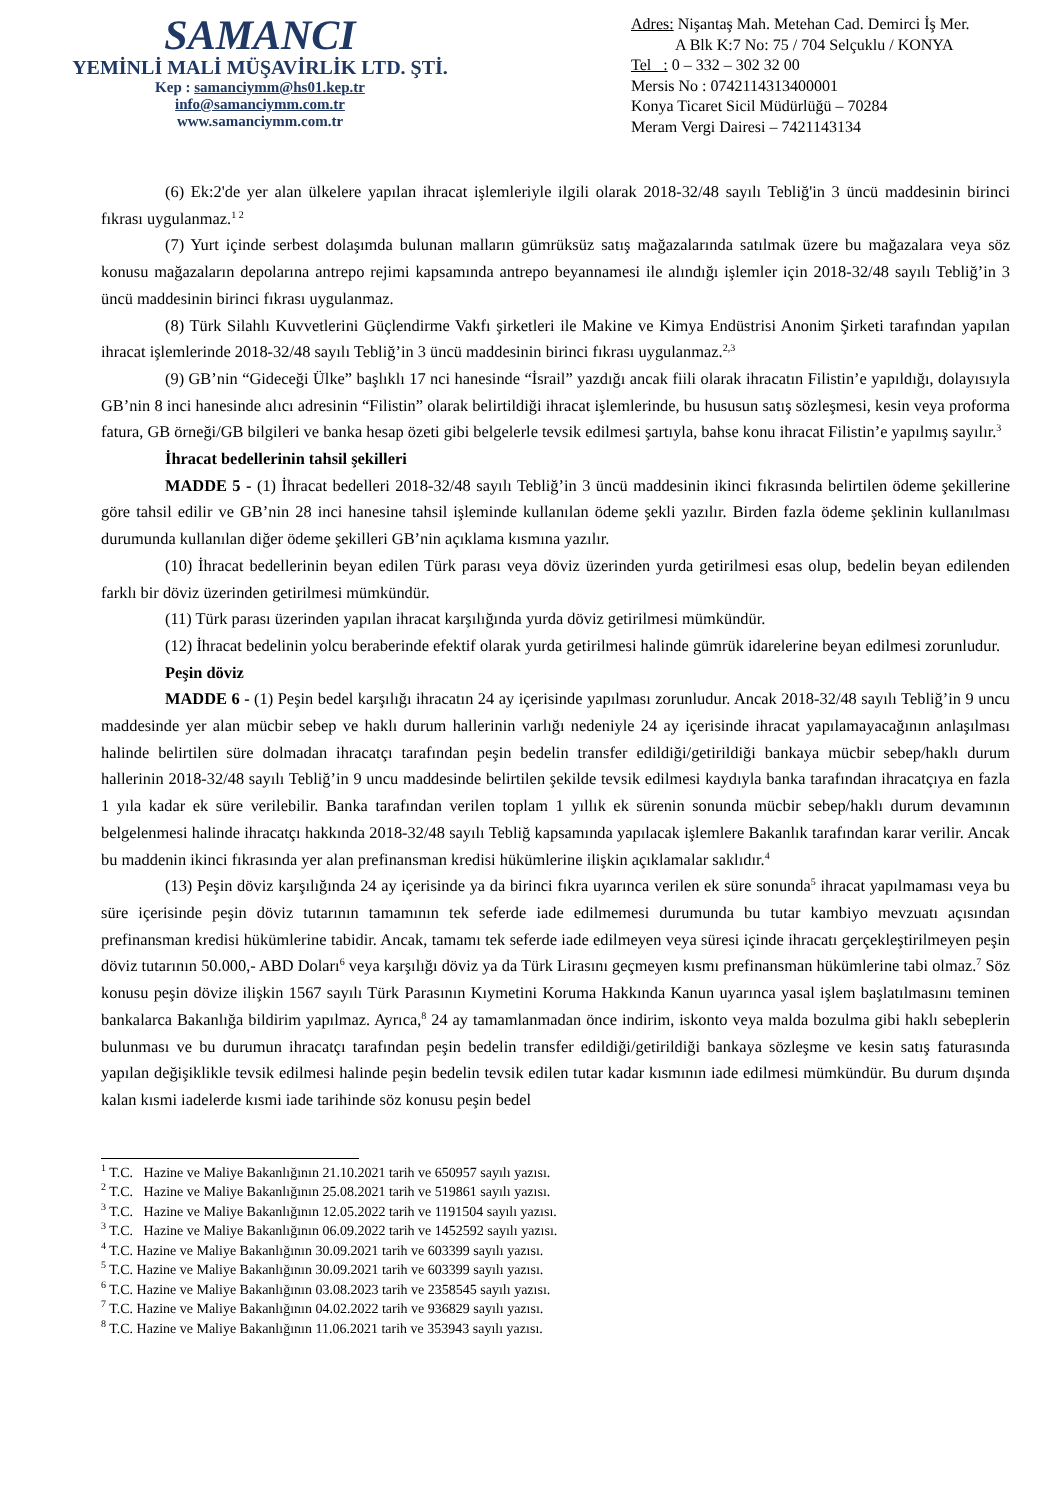SAMANCI
YEMİNLİ MALİ MÜŞAVİRLİK LTD. ŞTİ.
Kep : samanciymm@hs01.kep.tr
info@samanciymm.com.tr
www.samanciymm.com.tr
Adres: Nişantaş Mah. Metehan Cad. Demirci İş Mer.
A Blk K:7 No: 75 / 704 Selçuklu / KONYA
Tel : 0 – 332 – 302 32 00
Mersis No : 0742114313400001
Konya Ticaret Sicil Müdürlüğü – 70284
Meram Vergi Dairesi – 7421143134
(6) Ek:2'de yer alan ülkelere yapılan ihracat işlemleriyle ilgili olarak 2018-32/48 sayılı Tebliğ'in 3 üncü maddesinin birinci fıkrası uygulanmaz.<sup>1 2</sup>
(7) Yurt içinde serbest dolaşımda bulunan malların gümrüksüz satış mağazalarında satılmak üzere bu mağazalara veya söz konusu mağazaların depolarına antrepo rejimi kapsamında antrepo beyannamesi ile alındığı işlemler için 2018-32/48 sayılı Tebliğ’in 3 üncü maddesinin birinci fıkrası uygulanmaz.
(8) Türk Silahlı Kuvvetlerini Güçlendirme Vakfı şirketleri ile Makine ve Kimya Endüstrisi Anonim Şirketi tarafından yapılan ihracat işlemlerinde 2018-32/48 sayılı Tebliğ’in 3 üncü maddesinin birinci fıkrası uygulanmaz.<sup>2,3</sup>
(9) GB’nin “Gideceği Ülke” başlıklı 17 nci hanesinde “İsrail” yazdığı ancak fiili olarak ihracatın Filistin’e yapıldığı, dolayısıyla GB’nin 8 inci hanesinde alıcı adresinin “Filistin” olarak belirtildiği ihracat işlemlerinde, bu hususun satış sözleşmesi, kesin veya proforma fatura, GB örneği/GB bilgileri ve banka hesap özeti gibi belgelerle tevsik edilmesi şartıyla, bahse konu ihracat Filistin’e yapılmış sayılır.<sup>3</sup>
İhracat bedellerinin tahsil şekilleri
MADDE 5 - (1) İhracat bedelleri 2018-32/48 sayılı Tebliğ’in 3 üncü maddesinin ikinci fıkrasında belirtilen ödeme şekillerine göre tahsil edilir ve GB’nin 28 inci hanesine tahsil işleminde kullanılan ödeme şekli yazılır. Birden fazla ödeme şeklinin kullanılması durumunda kullanılan diğer ödeme şekilleri GB’nin açıklama kısmına yazılır.
(10) İhracat bedellerinin beyan edilen Türk parası veya döviz üzerinden yurda getirilmesi esas olup, bedelin beyan edilenden farklı bir döviz üzerinden getirilmesi mümkündür.
(11) Türk parası üzerinden yapılan ihracat karşılığında yurda döviz getirilmesi mümkündür.
(12) İhracat bedelinin yolcu beraberinde efektif olarak yurda getirilmesi halinde gümrük idarelerine beyan edilmesi zorunludur.
Peşin döviz
MADDE 6 - (1) Peşin bedel karşılığı ihracatın 24 ay içerisinde yapılması zorunludur. Ancak 2018-32/48 sayılı Tebliğ’in 9 uncu maddesinde yer alan mücbir sebep ve haklı durum hallerinin varlığı nedeniyle 24 ay içerisinde ihracat yapılamayacağının anlaşılması halinde belirtilen süre dolmadan ihracatçı tarafından peşin bedelin transfer edildiği/getirildiği bankaya mücbir sebep/haklı durum hallerinin 2018-32/48 sayılı Tebliğ’in 9 uncu maddesinde belirtilen şekilde tevsik edilmesi kaydıyla banka tarafından ihracatçıya en fazla 1 yıla kadar ek süre verilebilir. Banka tarafından verilen toplam 1 yıllık ek sürenin sonunda mücbir sebep/haklı durum devamının belgelenmesi halinde ihracatçı hakkında 2018-32/48 sayılı Tebliğ kapsamında yapılacak işlemlere Bakanlık tarafından karar verilir. Ancak bu maddenin ikinci fıkrasında yer alan prefinansman kredisi hükümlerine ilişkin açıklamalar saklıdır.<sup>4</sup>
(13) Peşin döviz karşılığında 24 ay içerisinde ya da birinci fıkra uyarınca verilen ek süre sonunda<sup>5</sup> ihracat yapılmaması veya bu süre içerisinde peşin döviz tutarının tamamının tek seferde iade edilmemesi durumunda bu tutar kambiyo mevzuatı açısından prefinansman kredisi hükümlerine tabidir. Ancak, tamamı tek seferde iade edilmeyen veya süresi içinde ihracatı gerçekleştirilmeyen peşin döviz tutarının 50.000,- ABD Doları<sup>6</sup> veya karşılığı döviz ya da Türk Lirasını geçmeyen kısmı prefinansman hükümlerine tabi olmaz.<sup>7</sup> Söz konusu peşin dövize ilişkin 1567 sayılı Türk Parasının Kıymetini Koruma Hakkında Kanun uyarınca yasal işlem başlatılmasını teminen bankalarca Bakanlığa bildirim yapılmaz. Ayrıca,<sup>8</sup> 24 ay tamamlanmadan önce indirim, iskonto veya malda bozulma gibi haklı sebeplerin bulunması ve bu durumun ihracatçı tarafından peşin bedelin transfer edildiği/getirildiği bankaya sözleşme ve kesin satış faturasında yapılan değişiklikle tevsik edilmesi halinde peşin bedelin tevsik edilen tutar kadar kısmının iade edilmesi mümkündür. Bu durum dışında kalan kısmi iadelerde kısmi iade tarihinde söz konusu peşin bedel
<sup>1</sup> T.C. Hazine ve Maliye Bakanlığının 21.10.2021 tarih ve 650957 sayılı yazısı.
<sup>2</sup> T.C. Hazine ve Maliye Bakanlığının 25.08.2021 tarih ve 519861 sayılı yazısı.
<sup>3</sup> T.C. Hazine ve Maliye Bakanlığının 12.05.2022 tarih ve 1191504 sayılı yazısı.
<sup>3</sup> T.C. Hazine ve Maliye Bakanlığının 06.09.2022 tarih ve 1452592 sayılı yazısı.
<sup>4</sup> T.C. Hazine ve Maliye Bakanlığının 30.09.2021 tarih ve 603399 sayılı yazısı.
<sup>5</sup> T.C. Hazine ve Maliye Bakanlığının 30.09.2021 tarih ve 603399 sayılı yazısı.
<sup>6</sup> T.C. Hazine ve Maliye Bakanlığının 03.08.2023 tarih ve 2358545 sayılı yazısı.
<sup>7</sup> T.C. Hazine ve Maliye Bakanlığının 04.02.2022 tarih ve 936829 sayılı yazısı.
<sup>8</sup> T.C. Hazine ve Maliye Bakanlığının 11.06.2021 tarih ve 353943 sayılı yazısı.